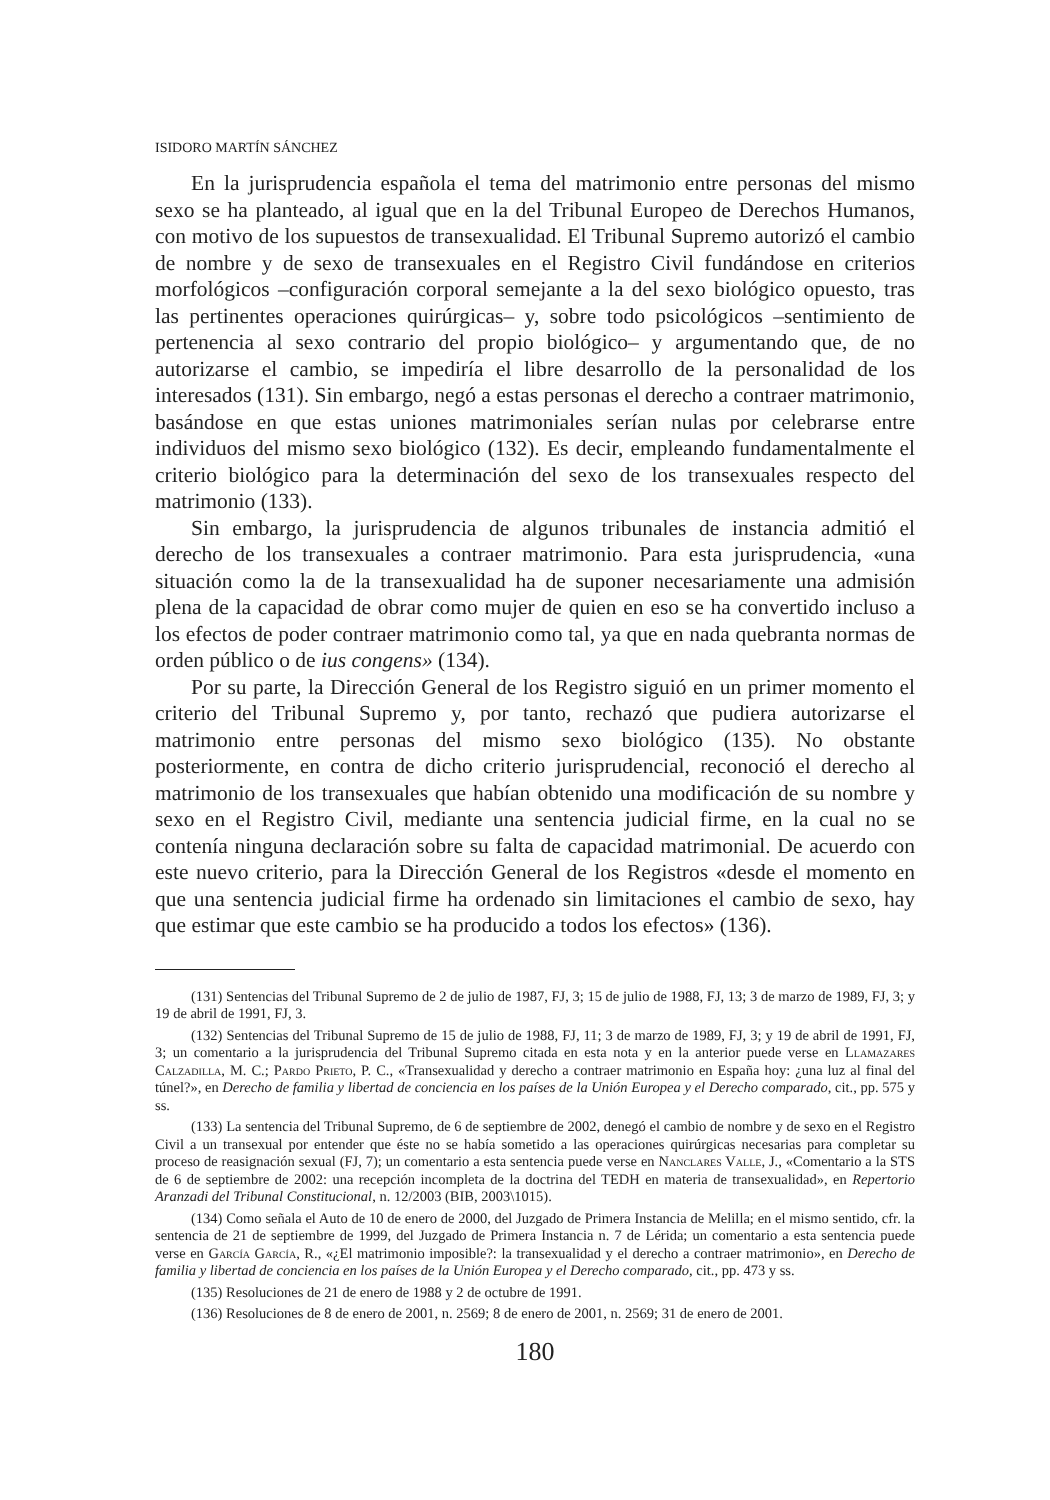ISIDORO MARTÍN SÁNCHEZ
En la jurisprudencia española el tema del matrimonio entre personas del mismo sexo se ha planteado, al igual que en la del Tribunal Europeo de Derechos Humanos, con motivo de los supuestos de transexualidad. El Tribunal Supremo autorizó el cambio de nombre y de sexo de transexuales en el Registro Civil fundándose en criterios morfológicos –configuración corporal semejante a la del sexo biológico opuesto, tras las pertinentes operaciones quirúrgicas– y, sobre todo psicológicos –sentimiento de pertenencia al sexo contrario del propio biológico– y argumentando que, de no autorizarse el cambio, se impediría el libre desarrollo de la personalidad de los interesados (131). Sin embargo, negó a estas personas el derecho a contraer matrimonio, basándose en que estas uniones matrimoniales serían nulas por celebrarse entre individuos del mismo sexo biológico (132). Es decir, empleando fundamentalmente el criterio biológico para la determinación del sexo de los transexuales respecto del matrimonio (133).
Sin embargo, la jurisprudencia de algunos tribunales de instancia admitió el derecho de los transexuales a contraer matrimonio. Para esta jurisprudencia, «una situación como la de la transexualidad ha de suponer necesariamente una admisión plena de la capacidad de obrar como mujer de quien en eso se ha convertido incluso a los efectos de poder contraer matrimonio como tal, ya que en nada quebranta normas de orden público o de ius congens» (134).
Por su parte, la Dirección General de los Registro siguió en un primer momento el criterio del Tribunal Supremo y, por tanto, rechazó que pudiera autorizarse el matrimonio entre personas del mismo sexo biológico (135). No obstante posteriormente, en contra de dicho criterio jurisprudencial, reconoció el derecho al matrimonio de los transexuales que habían obtenido una modificación de su nombre y sexo en el Registro Civil, mediante una sentencia judicial firme, en la cual no se contenía ninguna declaración sobre su falta de capacidad matrimonial. De acuerdo con este nuevo criterio, para la Dirección General de los Registros «desde el momento en que una sentencia judicial firme ha ordenado sin limitaciones el cambio de sexo, hay que estimar que este cambio se ha producido a todos los efectos» (136).
(131) Sentencias del Tribunal Supremo de 2 de julio de 1987, FJ, 3; 15 de julio de 1988, FJ, 13; 3 de marzo de 1989, FJ, 3; y 19 de abril de 1991, FJ, 3.
(132) Sentencias del Tribunal Supremo de 15 de julio de 1988, FJ, 11; 3 de marzo de 1989, FJ, 3; y 19 de abril de 1991, FJ, 3; un comentario a la jurisprudencia del Tribunal Supremo citada en esta nota y en la anterior puede verse en Llamazares Calzadilla, M. C.; Pardo Prieto, P. C., «Transexualidad y derecho a contraer matrimonio en España hoy: ¿una luz al final del túnel?», en Derecho de familia y libertad de conciencia en los países de la Unión Europea y el Derecho comparado, cit., pp. 575 y ss.
(133) La sentencia del Tribunal Supremo, de 6 de septiembre de 2002, denegó el cambio de nombre y de sexo en el Registro Civil a un transexual por entender que éste no se había sometido a las operaciones quirúrgicas necesarias para completar su proceso de reasignación sexual (FJ, 7); un comentario a esta sentencia puede verse en Nanclares Valle, J., «Comentario a la STS de 6 de septiembre de 2002: una recepción incompleta de la doctrina del TEDH en materia de transexualidad», en Repertorio Aranzadi del Tribunal Constitucional, n. 12/2003 (BIB, 2003\1015).
(134) Como señala el Auto de 10 de enero de 2000, del Juzgado de Primera Instancia de Melilla; en el mismo sentido, cfr. la sentencia de 21 de septiembre de 1999, del Juzgado de Primera Instancia n. 7 de Lérida; un comentario a esta sentencia puede verse en García García, R., «¿El matrimonio imposible?: la transexualidad y el derecho a contraer matrimonio», en Derecho de familia y libertad de conciencia en los países de la Unión Europea y el Derecho comparado, cit., pp. 473 y ss.
(135) Resoluciones de 21 de enero de 1988 y 2 de octubre de 1991.
(136) Resoluciones de 8 de enero de 2001, n. 2569; 8 de enero de 2001, n. 2569; 31 de enero de 2001.
180